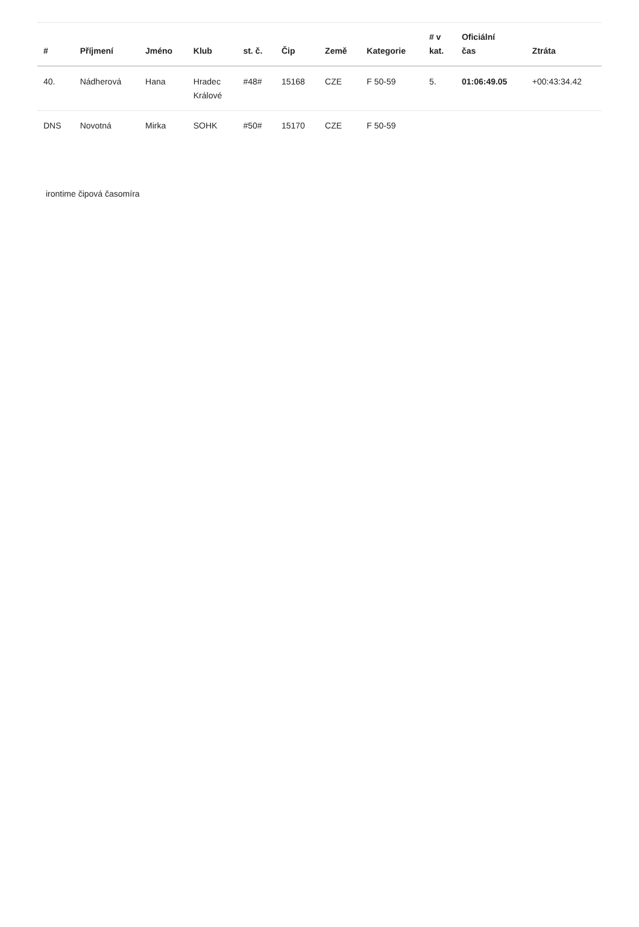| # | Příjmení | Jméno | Klub | st. č. | Čip | Země | Kategorie | # v kat. | Oficiální čas | Ztráta |
| --- | --- | --- | --- | --- | --- | --- | --- | --- | --- | --- |
| 40. | Nádherová | Hana | Hradec Králové | #48# | 15168 | CZE | F 50-59 | 5. | 01:06:49.05 | +00:43:34.42 |
| DNS | Novotná | Mirka | SOHK | #50# | 15170 | CZE | F 50-59 | | | |
irontime čipová časomíra